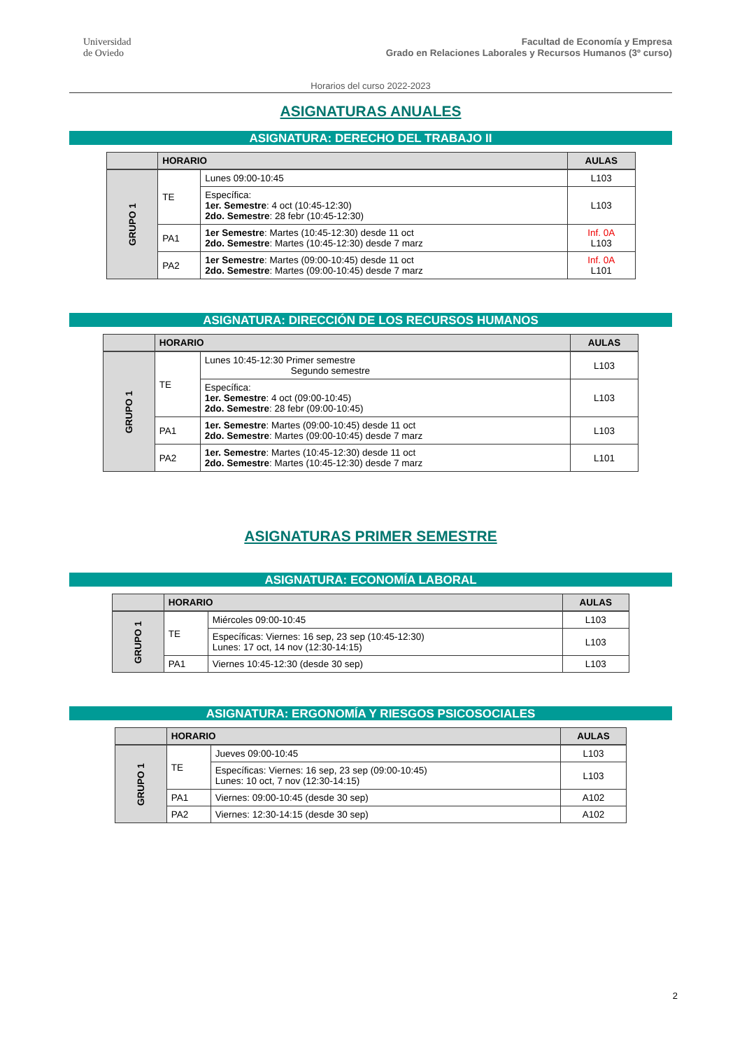Universidad
de Oviedo
Facultad de Economía y Empresa
Grado en Relaciones Laborales y Recursos Humanos (3º curso)
Horarios del curso 2022-2023
ASIGNATURAS ANUALES
ASIGNATURA: DERECHO DEL TRABAJO II
| | HORARIO | | AULAS |
| --- | --- | --- | --- |
| GRUPO 1 | TE | Lunes 09:00-10:45 | L103 |
| | | Específica: 1er. Semestre : 4 oct (10:45-12:30) 2do. Semestre : 28 febr (10:45-12:30) | L103 |
| | PA1 | 1er Semestre : Martes (10:45-12:30) desde 11 oct 2do. Semestre : Martes (10:45-12:30) desde 7 marz | Inf. 0A L103 |
| | PA2 | 1er Semestre : Martes (09:00-10:45) desde 11 oct 2do. Semestre : Martes (09:00-10:45) desde 7 marz | Inf. 0A L101 |
ASIGNATURA: DIRECCIÓN DE LOS RECURSOS HUMANOS
| | HORARIO | | AULAS |
| --- | --- | --- | --- |
| GRUPO 1 | TE | Lunes 10:45-12:30 Primer semestre Segundo semestre | L103 |
| | | Específica: 1er. Semestre : 4 oct (09:00-10:45) 2do. Semestre : 28 febr (09:00-10:45) | L103 |
| | PA1 | 1er. Semestre : Martes (09:00-10:45) desde 11 oct 2do. Semestre : Martes (09:00-10:45) desde 7 marz | L103 |
| | PA2 | 1er. Semestre : Martes (10:45-12:30) desde 11 oct 2do. Semestre : Martes (10:45-12:30) desde 7 marz | L101 |
ASIGNATURAS PRIMER SEMESTRE
ASIGNATURA: ECONOMÍA LABORAL
| | HORARIO | | AULAS |
| --- | --- | --- | --- |
| GRUPO 1 | TE | Miércoles 09:00-10:45 | L103 |
| | | Específicas: Viernes: 16 sep, 23 sep (10:45-12:30) Lunes: 17 oct, 14 nov (12:30-14:15) | L103 |
| | PA1 | Viernes 10:45-12:30 (desde 30 sep) | L103 |
ASIGNATURA: ERGONOMÍA Y RIESGOS PSICOSOCIALES
| | HORARIO | | AULAS |
| --- | --- | --- | --- |
| GRUPO 1 | TE | Jueves 09:00-10:45 | L103 |
| | | Específicas: Viernes: 16 sep, 23 sep (09:00-10:45) Lunes: 10 oct, 7 nov (12:30-14:15) | L103 |
| | PA1 | Viernes: 09:00-10:45 (desde 30 sep) | A102 |
| | PA2 | Viernes: 12:30-14:15 (desde 30 sep) | A102 |
2